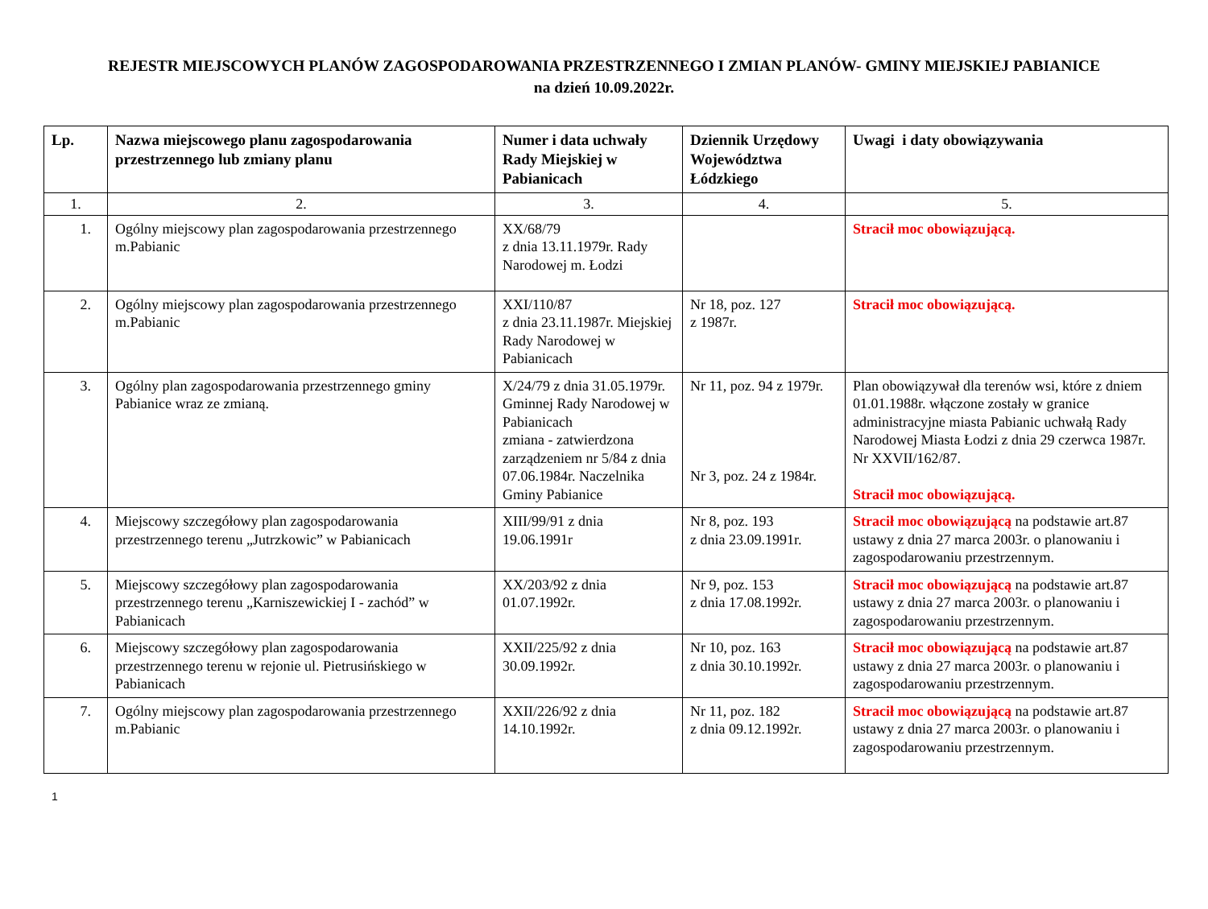REJESTR MIEJSCOWYCH PLANÓW ZAGOSPODAROWANIA PRZESTRZENNEGO I ZMIAN PLANÓW- GMINY MIEJSKIEJ PABIANICE
na dzień 10.09.2022r.
| Lp. | Nazwa miejscowego planu zagospodarowania przestrzennego lub zmiany planu | Numer i data uchwały Rady Miejskiej w Pabianicach | Dziennik Urzędowy Województwa Łódzkiego | Uwagi i daty obowiązywania |
| --- | --- | --- | --- | --- |
| 1. | 2. | 3. | 4. | 5. |
| 1. | Ogólny miejscowy plan zagospodarowania przestrzennego m.Pabianic | XX/68/79 z dnia 13.11.1979r. Rady Narodowej m. Łodzi | | Stracił moc obowiązującą. |
| 2. | Ogólny miejscowy plan zagospodarowania przestrzennego m.Pabianic | XXI/110/87 z dnia 23.11.1987r. Miejskiej Rady Narodowej w Pabianicach | Nr 18, poz. 127 z 1987r. | Stracił moc obowiązującą. |
| 3. | Ogólny plan zagospodarowania przestrzennego gminy Pabianice wraz ze zmianą. | X/24/79 z dnia 31.05.1979r. Gminnej Rady Narodowej w Pabianicach zmiana - zatwierdzona zarządzeniem nr 5/84 z dnia 07.06.1984r. Naczelnika Gminy Pabianice | Nr 11, poz. 94 z 1979r. Nr 3, poz. 24 z 1984r. | Plan obowiązywał dla terenów wsi, które z dniem 01.01.1988r. włączone zostały w granice administracyjne miasta Pabianic uchwałą Rady Narodowej Miasta Łodzi z dnia 29 czerwca 1987r. Nr XXVII/162/87. Stracił moc obowiązującą. |
| 4. | Miejscowy szczegółowy plan zagospodarowania przestrzennego terenu „Jutrzkowic” w Pabianicach | XIII/99/91 z dnia 19.06.1991r | Nr 8, poz. 193 z dnia 23.09.1991r. | Stracił moc obowiązującą na podstawie art.87 ustawy z dnia 27 marca 2003r. o planowaniu i zagospodarowaniu przestrzennym. |
| 5. | Miejscowy szczegółowy plan zagospodarowania przestrzennego terenu „Karniszewickiej I - zachód” w Pabianicach | XX/203/92 z dnia 01.07.1992r. | Nr 9, poz. 153 z dnia 17.08.1992r. | Stracił moc obowiązującą na podstawie art.87 ustawy z dnia 27 marca 2003r. o planowaniu i zagospodarowaniu przestrzennym. |
| 6. | Miejscowy szczegółowy plan zagospodarowania przestrzennego terenu w rejonie ul. Pietrusińskiego w Pabianicach | XXII/225/92 z dnia 30.09.1992r. | Nr 10, poz. 163 z dnia 30.10.1992r. | Stracił moc obowiązującą na podstawie art.87 ustawy z dnia 27 marca 2003r. o planowaniu i zagospodarowaniu przestrzennym. |
| 7. | Ogólny miejscowy plan zagospodarowania przestrzennego m.Pabianic | XXII/226/92 z dnia 14.10.1992r. | Nr 11, poz. 182 z dnia 09.12.1992r. | Stracił moc obowiązującą na podstawie art.87 ustawy z dnia 27 marca 2003r. o planowaniu i zagospodarowaniu przestrzennym. |
1